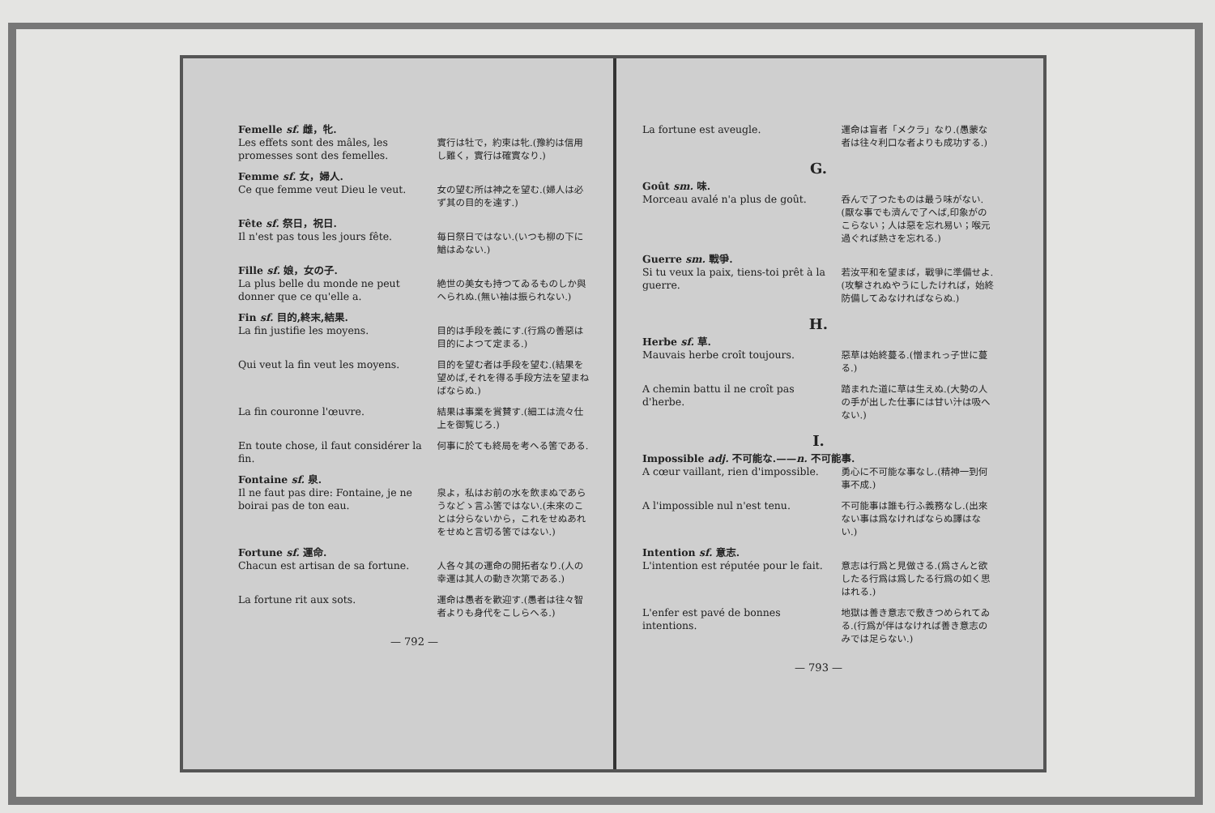Femelle sf. 雌，牝.
Les effets sont des mâles, les promesses sont des femelles.
實行は牡で，約束は牝.(豫約は信用し難く，實行は確實なり.)
Femme sf. 女，婦人.
Ce que femme veut Dieu le veut.
女の望む所は神之を望む.(婦人は必ず其の目的を達す.)
Fête sf. 祭日，祝日.
Il n'est pas tous les jours fête.
毎日祭日ではない.(いつも柳の下に鰌はゐない.)
Fille sf. 娘，女の子.
La plus belle du monde ne peut donner que ce qu'elle a.
絶世の美女も持つてゐるものしか與へられぬ.(無い袖は振られない.)
Fin sf. 目的,終末,結果.
La fin justifie les moyens. 目的は手段を義にす.(行爲の善惡は目的によつて定まる.)
Qui veut la fin veut les moyens.
目的を望む者は手段を望む.(結果を望めば,それを得る手段方法を望まねばならぬ.)
La fin couronne l'œuvre. 結果は事業を賞賛す.(細工は流々仕上を御覧じろ.)
En toute chose, il faut considérer la fin.
何事に於ても終局を考へる筈である.
Fontaine sf. 泉.
Il ne faut pas dire: Fontaine, je ne boirai pas de ton eau.
泉よ，私はお前の水を飲まぬであらうなどゝ言ふ筈ではない.(未來のことは分らないから，これをせぬあれをせぬと言切る筈ではない.)
Fortune sf. 運命.
Chacun est artisan de sa fortune.
人各々其の運命の開拓者なり.(人の幸運は其人の動き次第である.)
La fortune rit aux sots. 運命は愚者を歡迎す.(愚者は往々智者よりも身代をこしらへる.)
— 792 —
La fortune est aveugle. 運命は盲者「メクラ」なり.(愚蒙な者は往々利口な者よりも成功する.)
G.
Goût sm. 味.
Morceau avalé n'a plus de goût.
呑んで了つたものは最う味がない.(厭な事でも濟んで了へば,印象がのこらない；人は惡を忘れ易い；喉元過ぐれば熱さを忘れる.)
Guerre sm. 戰爭.
Si tu veux la paix, tiens-toi prêt à la guerre.
若汝平和を望まば，戰爭に準備せよ.(攻撃されぬやうにしたければ，始終防備してゐなければならぬ.)
H.
Herbe sf. 草.
Mauvais herbe croît toujours. 惡草は始終蔓る.(憎まれっ子世に蔓る.)
A chemin battu il ne croît pas d'herbe.
踏まれた道に草は生えぬ.(大勢の人の手が出した仕事には甘い汁は吸へない.)
I.
Impossible adj. 不可能な.——n. 不可能事.
A cœur vaillant, rien d'impossible.
勇心に不可能な事なし.(精神一到何事不成.)
A l'impossible nul n'est tenu. 不可能事は誰も行ふ義務なし.(出來ない事は爲なければならぬ譯はない.)
Intention sf. 意志.
L'intention est réputée pour le fait.
意志は行爲と見做さる.(爲さんと欲したる行爲は爲したる行爲の如く思はれる.)
L'enfer est pavé de bonnes intentions.
地獄は善き意志で敷きつめられてゐる.(行爲が伴はなければ善き意志のみでは足らない.)
— 793 —